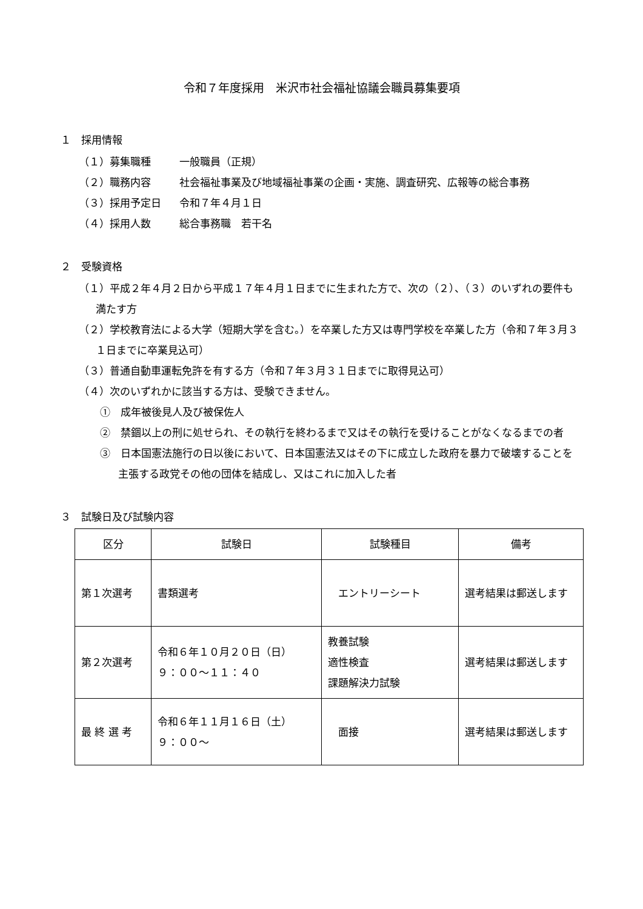令和７年度採用　米沢市社会福祉協議会職員募集要項
１　採用情報
（１） 募集職種 一般職員（正規）
（２） 職務内容 社会福祉事業及び地域福祉事業の企画・実施、調査研究、広報等の総合事務
（３） 採用予定日 令和７年４月１日
（４） 採用人数 総合事務職　若干名
２　受験資格
（１）平成２年４月２日から平成１７年４月１日までに生まれた方で、次の（２）、（３）のいずれの要件も満たす方
（２）学校教育法による大学（短期大学を含む。）を卒業した方又は専門学校を卒業した方（令和７年３月３１日までに卒業見込可）
（３）普通自動車運転免許を有する方（令和７年３月３１日までに取得見込可）
（４）次のいずれかに該当する方は、受験できません。
①　成年被後見人及び被保佐人
②　禁錮以上の刑に処せられ、その執行を終わるまで又はその執行を受けることがなくなるまでの者
③　日本国憲法施行の日以後において、日本国憲法又はその下に成立した政府を暴力で破壊することを主張する政党その他の団体を結成し、又はこれに加入した者
３　試験日及び試験内容
| 区分 | 試験日 | 試験種目 | 備考 |
| --- | --- | --- | --- |
| 第１次選考 | 書類選考 | エントリーシート | 選考結果は郵送します |
| 第２次選考 | 令和６年１０月２０日（日） ９：００～１１：４０ | 教養試験 適性検査 課題解決力試験 | 選考結果は郵送します |
| 最 終 選 考 | 令和６年１１月１６日（土） ９：００～ | 面接 | 選考結果は郵送します |